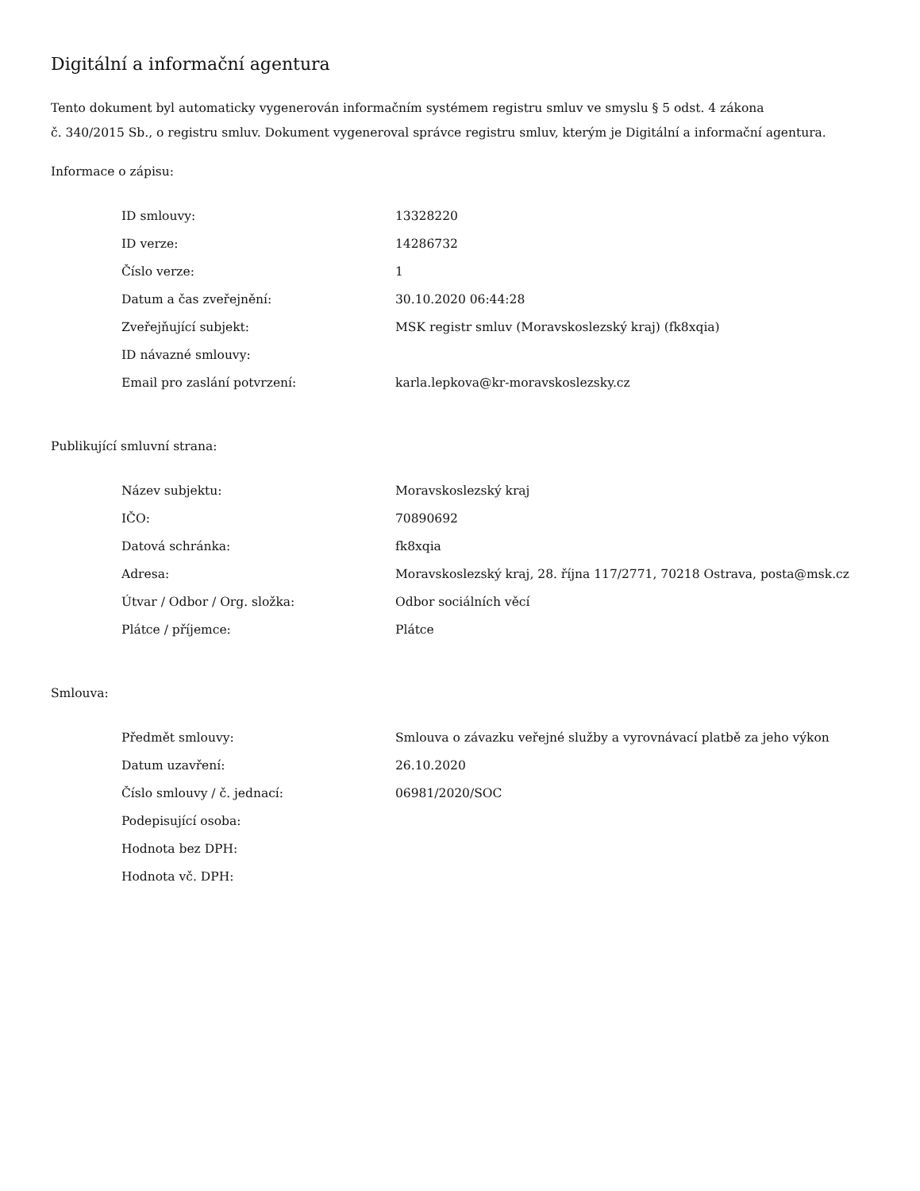Digitální a informační agentura
Tento dokument byl automaticky vygenerován informačním systémem registru smluv ve smyslu § 5 odst. 4 zákona
č. 340/2015 Sb., o registru smluv. Dokument vygeneroval správce registru smluv, kterým je Digitální a informační agentura.
Informace o zápisu:
| ID smlouvy: | 13328220 |
| ID verze: | 14286732 |
| Číslo verze: | 1 |
| Datum a čas zveřejnění: | 30.10.2020 06:44:28 |
| Zveřejňující subjekt: | MSK registr smluv (Moravskoslezský kraj) (fk8xqia) |
| ID návazné smlouvy: | |
| Email pro zaslání potvrzení: | karla.lepkova@kr-moravskoslezsky.cz |
Publikující smluvní strana:
| Název subjektu: | Moravskoslezský kraj |
| IČO: | 70890692 |
| Datová schránka: | fk8xqia |
| Adresa: | Moravskoslezský kraj, 28. října 117/2771, 70218 Ostrava, posta@msk.cz |
| Útvar / Odbor / Org. složka: | Odbor sociálních věcí |
| Plátce / příjemce: | Plátce |
Smlouva:
| Předmět smlouvy: | Smlouva o závazku veřejné služby a vyrovnávací platbě za jeho výkon |
| Datum uzavření: | 26.10.2020 |
| Číslo smlouvy / č. jednací: | 06981/2020/SOC |
| Podepisující osoba: | |
| Hodnota bez DPH: | |
| Hodnota vč. DPH: | |